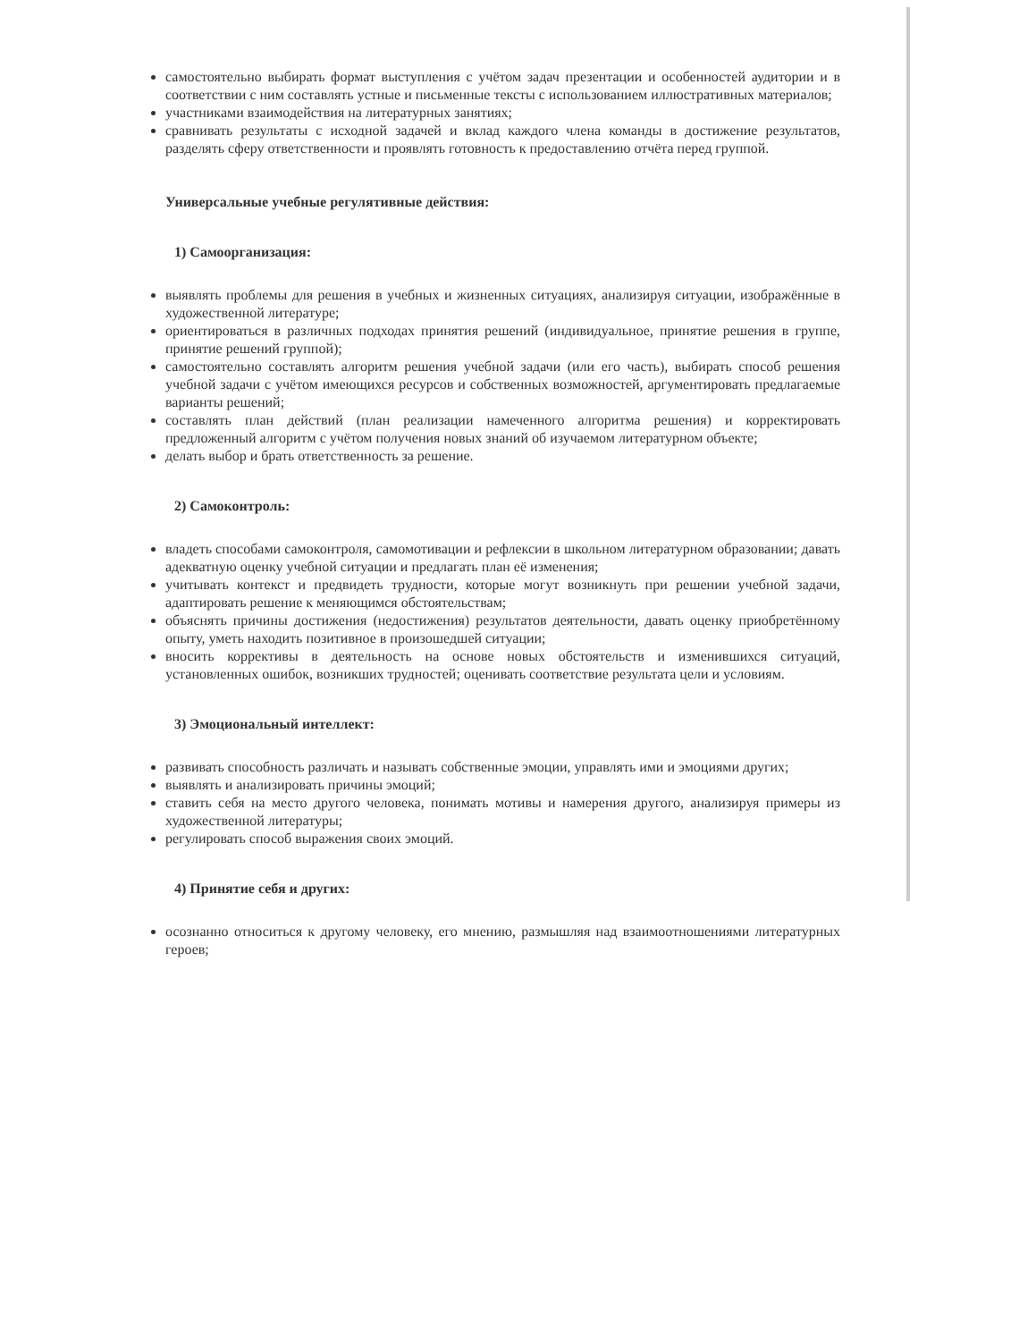самостоятельно выбирать формат выступления с учётом задач презентации и особенностей аудитории и в соответствии с ним составлять устные и письменные тексты с использованием иллюстративных материалов;
участниками взаимодействия на литературных занятиях;
сравнивать результаты с исходной задачей и вклад каждого члена команды в достижение результатов, разделять сферу ответственности и проявлять готовность к предоставлению отчёта перед группой.
Универсальные учебные регулятивные действия:
1) Самоорганизация:
выявлять проблемы для решения в учебных и жизненных ситуациях, анализируя ситуации, изображённые в художественной литературе;
ориентироваться в различных подходах принятия решений (индивидуальное, принятие решения в группе, принятие решений группой);
самостоятельно составлять алгоритм решения учебной задачи (или его часть), выбирать способ решения учебной задачи с учётом имеющихся ресурсов и собственных возможностей, аргументировать предлагаемые варианты решений;
составлять план действий (план реализации намеченного алгоритма решения) и корректировать предложенный алгоритм с учётом получения новых знаний об изучаемом литературном объекте;
делать выбор и брать ответственность за решение.
2) Самоконтроль:
владеть способами самоконтроля, самомотивации и рефлексии в школьном литературном образовании; давать адекватную оценку учебной ситуации и предлагать план её изменения;
учитывать контекст и предвидеть трудности, которые могут возникнуть при решении учебной задачи, адаптировать решение к меняющимся обстоятельствам;
объяснять причины достижения (недостижения) результатов деятельности, давать оценку приобретённому опыту, уметь находить позитивное в произошедшей ситуации;
вносить коррективы в деятельность на основе новых обстоятельств и изменившихся ситуаций, установленных ошибок, возникших трудностей; оценивать соответствие результата цели и условиям.
3) Эмоциональный интеллект:
развивать способность различать и называть собственные эмоции, управлять ими и эмоциями других;
выявлять и анализировать причины эмоций;
ставить себя на место другого человека, понимать мотивы и намерения другого, анализируя примеры из художественной литературы;
регулировать способ выражения своих эмоций.
4) Принятие себя и других:
осознанно относиться к другому человеку, его мнению, размышляя над взаимоотношениями литературных героев;